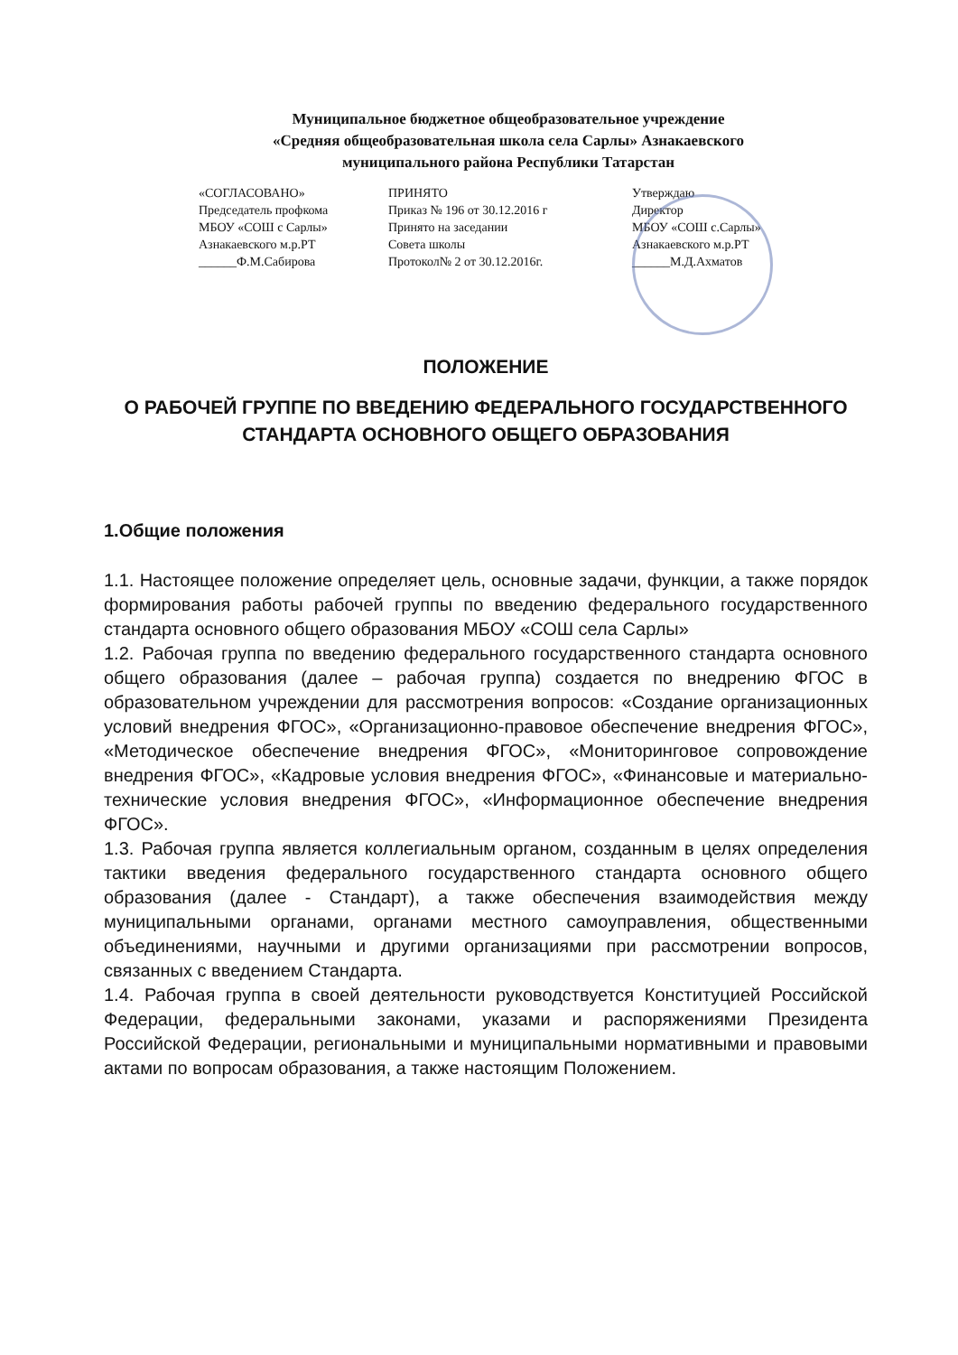Муниципальное бюджетное общеобразовательное учреждение
«Средняя общеобразовательная школа села Сарлы» Азнакаевского
муниципального района Республики Татарстан
«СОГЛАСОВАНО»
Председатель профкома
МБОУ «СОШ с Сарлы»
Азнакаевского м.р.РТ
______Ф.М.Сабирова
ПРИНЯТО
Приказ № 196 от 30.12.2016 г
Принято на заседании
Совета школы
Протокол№ 2 от 30.12.2016г.
Утверждаю
Директор
МБОУ «СОШ с.Сарлы»
Азнакаевского м.р.РТ
______М.Д.Ахматов
ПОЛОЖЕНИЕ
О РАБОЧЕЙ ГРУППЕ ПО ВВЕДЕНИЮ ФЕДЕРАЛЬНОГО ГОСУДАРСТВЕННОГО СТАНДАРТА ОСНОВНОГО ОБЩЕГО ОБРАЗОВАНИЯ
1.Общие положения
1.1. Настоящее положение определяет цель, основные задачи, функции, а также порядок формирования работы рабочей группы по введению федерального государственного стандарта основного общего образования МБОУ «СОШ села Сарлы»
1.2. Рабочая группа по введению федерального государственного стандарта основного общего образования (далее – рабочая группа) создается по внедрению ФГОС в образовательном учреждении для рассмотрения вопросов: «Создание организационных условий внедрения ФГОС», «Организационно-правовое обеспечение внедрения ФГОС», «Методическое обеспечение внедрения ФГОС», «Мониторинговое сопровождение внедрения ФГОС», «Кадровые условия внедрения ФГОС», «Финансовые и материально-технические условия внедрения ФГОС», «Информационное обеспечение внедрения ФГОС».
1.3. Рабочая группа является коллегиальным органом, созданным в целях определения тактики введения федерального государственного стандарта основного общего образования (далее - Стандарт), а также обеспечения взаимодействия между муниципальными органами, органами местного самоуправления, общественными объединениями, научными и другими организациями при рассмотрении вопросов, связанных с введением Стандарта.
1.4. Рабочая группа в своей деятельности руководствуется Конституцией Российской Федерации, федеральными законами, указами и распоряжениями Президента Российской Федерации, региональными и муниципальными нормативными и правовыми актами по вопросам образования, а также настоящим Положением.